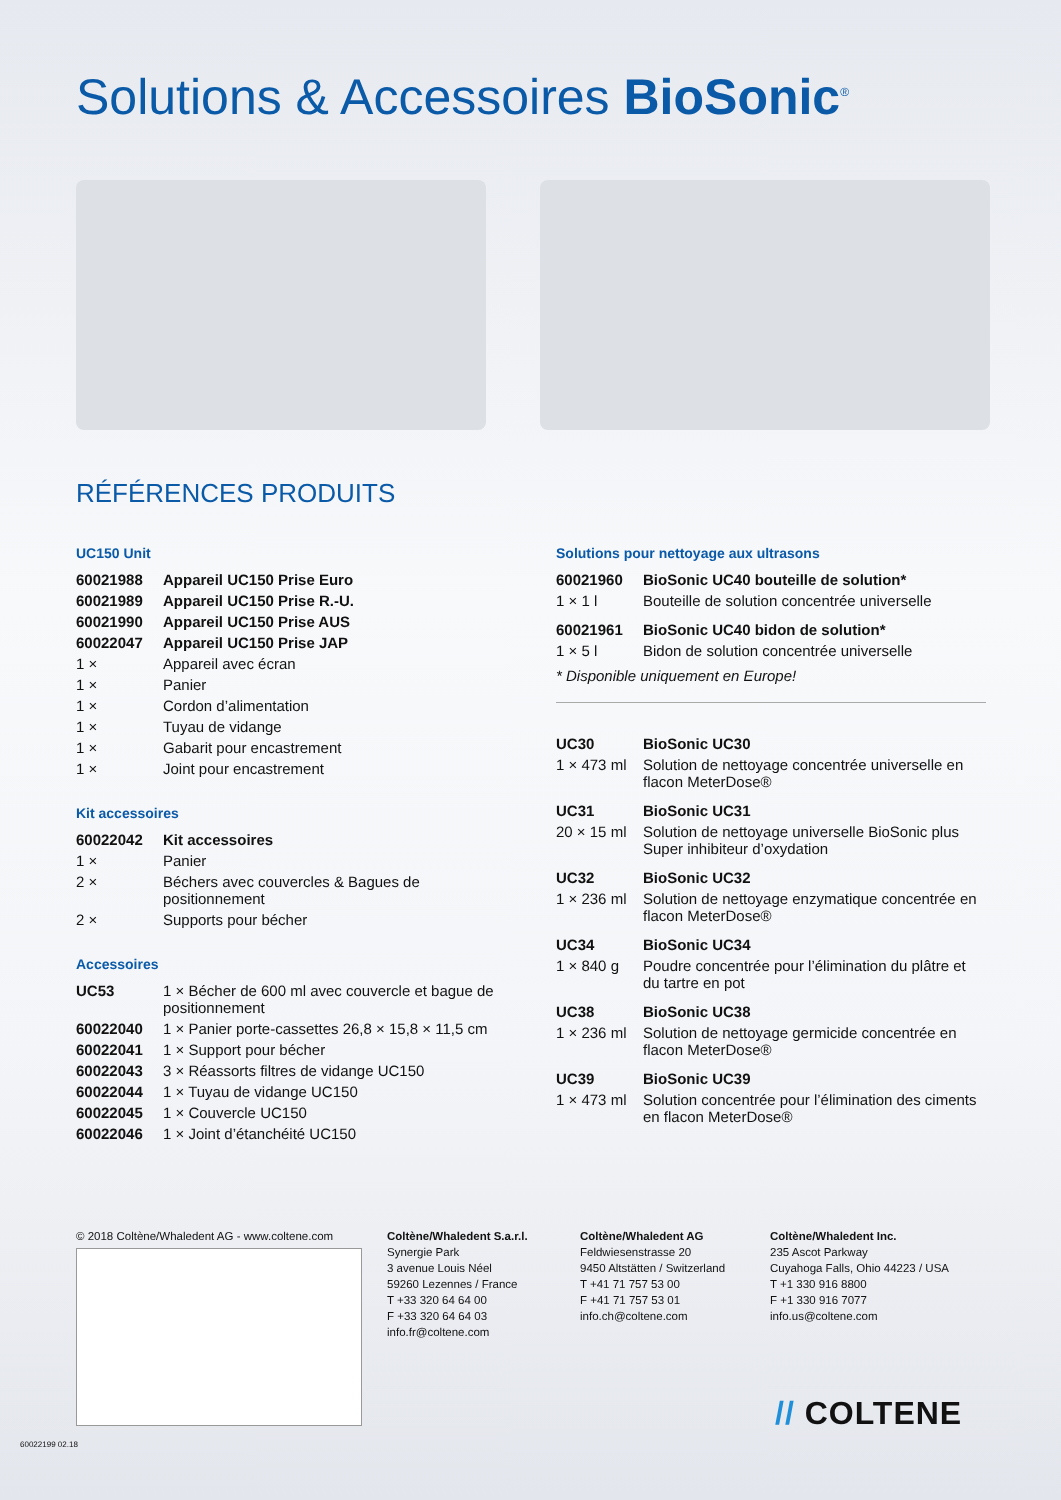Solutions & Accessoires BioSonic<sup>®</sup>
RÉFÉRENCES PRODUITS
UC150 Unit
| 60021988 | Appareil UC150 Prise Euro |
| 60021989 | Appareil UC150 Prise R.-U. |
| 60021990 | Appareil UC150 Prise AUS |
| 60022047 | Appareil UC150 Prise JAP |
| 1 × | Appareil avec écran |
| 1 × | Panier |
| 1 × | Cordon d’alimentation |
| 1 × | Tuyau de vidange |
| 1 × | Gabarit pour encastrement |
| 1 × | Joint pour encastrement |
Kit accessoires
| 60022042 | Kit accessoires |
| 1 × | Panier |
| 2 × | Béchers avec couvercles & Bagues de positionnement |
| 2 × | Supports pour bécher |
Accessoires
| UC53 | 1 × Bécher de 600 ml avec couvercle et bague de positionnement |
| 60022040 | 1 × Panier porte-cassettes 26,8 × 15,8 × 11,5 cm |
| 60022041 | 1 × Support pour bécher |
| 60022043 | 3 × Réassorts filtres de vidange UC150 |
| 60022044 | 1 × Tuyau de vidange UC150 |
| 60022045 | 1 × Couvercle UC150 |
| 60022046 | 1 × Joint d’étanchéité UC150 |
Solutions pour nettoyage aux ultrasons
| 60021960 | BioSonic UC40 bouteille de solution* |
| 1 × 1 l | Bouteille de solution concentrée universelle |
| 60021961 | BioSonic UC40 bidon de solution* |
| 1 × 5 l | Bidon de solution concentrée universelle |
* Disponible uniquement en Europe!
| UC30 | BioSonic UC30 |
| 1 × 473 ml | Solution de nettoyage concentrée universelle en flacon MeterDose® |
| UC31 | BioSonic UC31 |
| 20 × 15 ml | Solution de nettoyage universelle BioSonic plus Super inhibiteur d’oxydation |
| UC32 | BioSonic UC32 |
| 1 × 236 ml | Solution de nettoyage enzymatique concentrée en flacon MeterDose® |
| UC34 | BioSonic UC34 |
| 1 × 840 g | Poudre concentrée pour l’élimination du plâtre et du tartre en pot |
| UC38 | BioSonic UC38 |
| 1 × 236 ml | Solution de nettoyage germicide concentrée en flacon MeterDose® |
| UC39 | BioSonic UC39 |
| 1 × 473 ml | Solution concentrée pour l’élimination des ciments en flacon MeterDose® |
© 2018 Coltène/Whaledent AG - www.coltene.com
Coltène/Whaledent S.a.r.l.
Synergie Park
3 avenue Louis Néel
59260 Lezennes / France
T +33 320 64 64 00
F +33 320 64 64 03
info.fr@coltene.com
Coltène/Whaledent AG
Feldwiesenstrasse 20
9450 Altstätten / Switzerland
T +41 71 757 53 00
F +41 71 757 53 01
info.ch@coltene.com
Coltène/Whaledent Inc.
235 Ascot Parkway
Cuyahoga Falls, Ohio 44223 / USA
T +1 330 916 8800
F +1 330 916 7077
info.us@coltene.com
// COLTENE
60022199 02.18